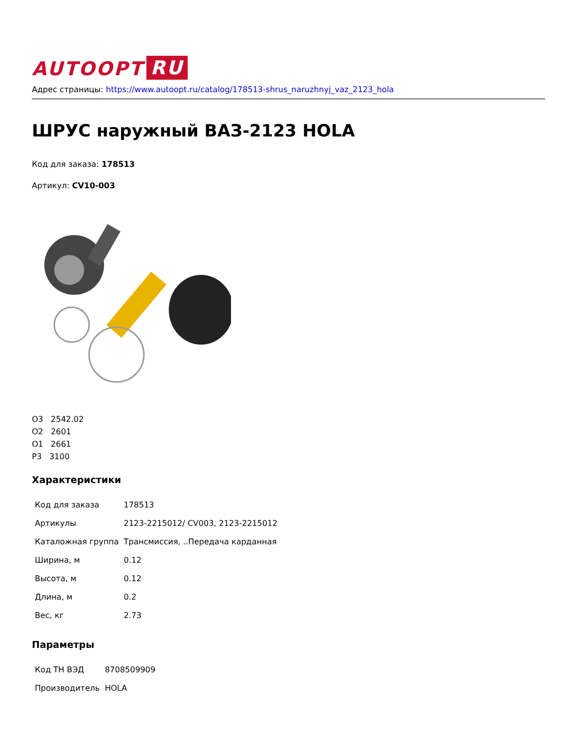AUTOOPT RU
Адрес страницы: https://www.autoopt.ru/catalog/178513-shrus_naruzhnyj_vaz_2123_hola
ШРУС наружный ВАЗ-2123 HOLA
Код для заказа: 178513
Артикул: CV10-003
О3 2542.02
О2 2601
О1 2661
Р3 3100
Характеристики
| Код для заказа | 178513 |
| Артикулы | 2123-2215012/ CV003, 2123-2215012 |
| Каталожная группа | Трансмиссия, ..Передача карданная |
| Ширина, м | 0.12 |
| Высота, м | 0.12 |
| Длина, м | 0.2 |
| Вес, кг | 2.73 |
Параметры
| Код ТН ВЭД | 8708509909 |
| Производитель | HOLA |